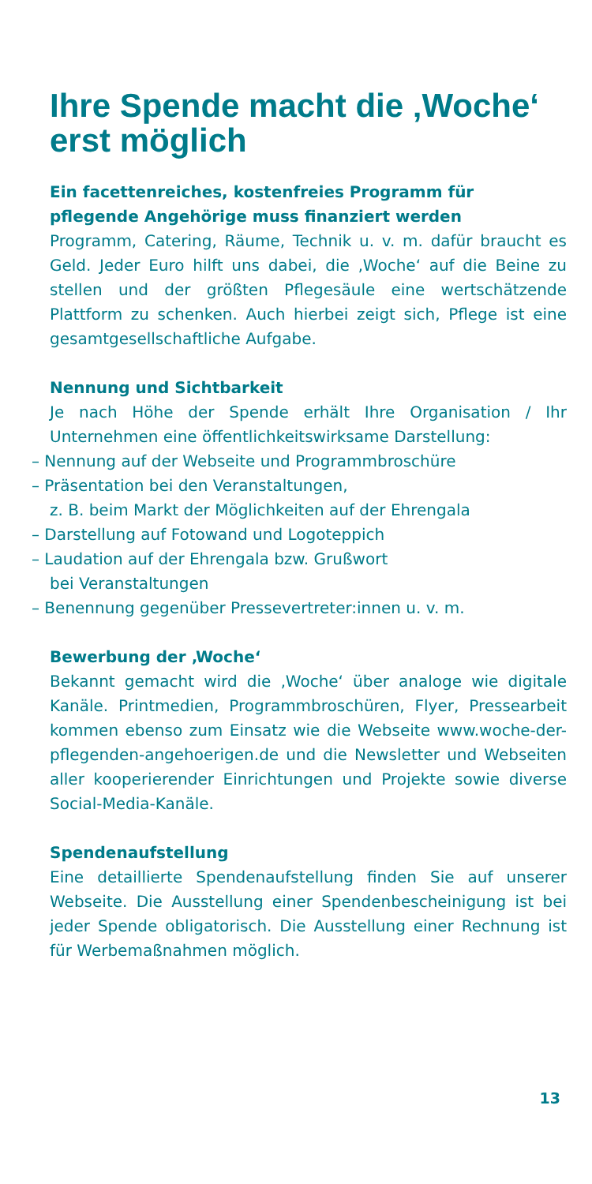Ihre Spende macht die ‚Woche‘ erst möglich
Ein facettenreiches, kostenfreies Programm für pflegende Angehörige muss finanziert werden
Programm, Catering, Räume, Technik u. v. m. dafür braucht es Geld. Jeder Euro hilft uns dabei, die ‚Woche‘ auf die Beine zu stellen und der größten Pflegesäule eine wert­schätzende Plattform zu schenken. Auch hierbei zeigt sich, Pflege ist eine gesamtgesellschaftliche Aufgabe.
Nennung und Sichtbarkeit
Je nach Höhe der Spende erhält Ihre Organisation / Ihr Unternehmen eine öffentlichkeitswirksame Darstellung:
– Nennung auf der Webseite und Programmbroschüre
– Präsentation bei den Veranstaltungen,
z. B. beim Markt der Möglichkeiten auf der Ehrengala
– Darstellung auf Fotowand und Logoteppich
– Laudation auf der Ehrengala bzw. Grußwort
bei Veranstaltungen
– Benennung gegenüber Pressevertreter:innen u. v. m.
Bewerbung der ‚Woche‘
Bekannt gemacht wird die ‚Woche‘ über analoge wie digitale Kanäle. Printmedien, Programmbroschüren, Flyer, Pressearbeit kommen ebenso zum Einsatz wie die Webseite www.woche-der-pflegenden-angehoerigen.de und die Newsletter und Webseiten aller kooperierender Einrichtungen und Projekte sowie diverse Social-Media-Kanäle.
Spendenaufstellung
Eine detaillierte Spendenaufstellung finden Sie auf unserer Webseite. Die Ausstellung einer Spendenbescheinigung ist bei jeder Spende obligatorisch. Die Ausstellung einer Rechnung ist für Werbemaßnahmen möglich.
13